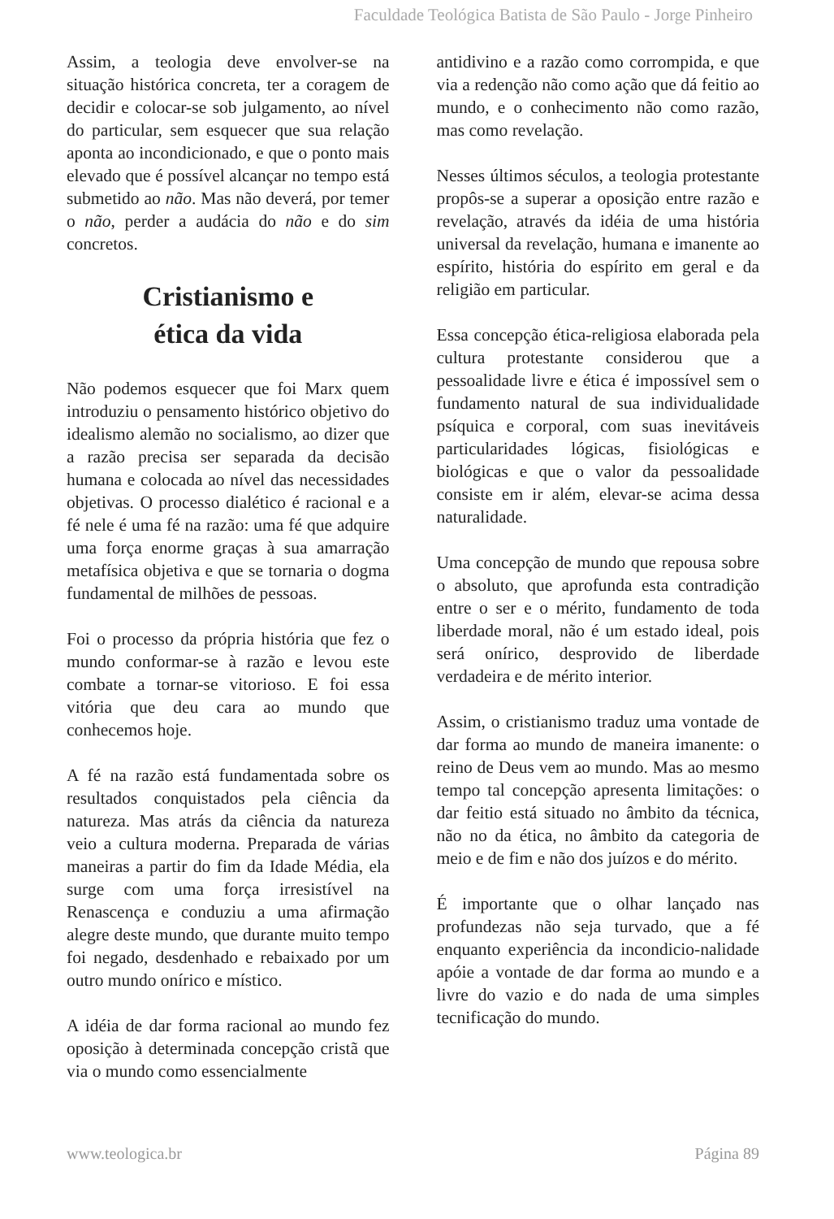Faculdade Teológica Batista de São Paulo - Jorge Pinheiro
Assim, a teologia deve envolver-se na situação histórica concreta, ter a coragem de decidir e colocar-se sob julgamento, ao nível do particular, sem esquecer que sua relação aponta ao incondicionado, e que o ponto mais elevado que é possível alcançar no tempo está submetido ao não. Mas não deverá, por temer o não, perder a audácia do não e do sim concretos.
Cristianismo e
ética da vida
Não podemos esquecer que foi Marx quem introduziu o pensamento histórico objetivo do idealismo alemão no socialismo, ao dizer que a razão precisa ser separada da decisão humana e colocada ao nível das necessidades objetivas. O processo dialético é racional e a fé nele é uma fé na razão: uma fé que adquire uma força enorme graças à sua amarração metafísica objetiva e que se tornaria o dogma fundamental de milhões de pessoas.
Foi o processo da própria história que fez o mundo conformar-se à razão e levou este combate a tornar-se vitorioso. E foi essa vitória que deu cara ao mundo que conhecemos hoje.
A fé na razão está fundamentada sobre os resultados conquistados pela ciência da natureza. Mas atrás da ciência da natureza veio a cultura moderna. Preparada de várias maneiras a partir do fim da Idade Média, ela surge com uma força irresistível na Renascença e conduziu a uma afirmação alegre deste mundo, que durante muito tempo foi negado, desdenhado e rebaixado por um outro mundo onírico e místico.
A idéia de dar forma racional ao mundo fez oposição à determinada concepção cristã que via o mundo como essencialmente
antidivino e a razão como corrompida, e que via a redenção não como ação que dá feitio ao mundo, e o conhecimento não como razão, mas como revelação.
Nesses últimos séculos, a teologia protestante propôs-se a superar a oposição entre razão e revelação, através da idéia de uma história universal da revelação, humana e imanente ao espírito, história do espírito em geral e da religião em particular.
Essa concepção ética-religiosa elaborada pela cultura protestante considerou que a pessoalidade livre e ética é impossível sem o fundamento natural de sua individualidade psíquica e corporal, com suas inevitáveis particularidades lógicas, fisiológicas e biológicas e que o valor da pessoalidade consiste em ir além, elevar-se acima dessa naturalidade.
Uma concepção de mundo que repousa sobre o absoluto, que aprofunda esta contradição entre o ser e o mérito, fundamento de toda liberdade moral, não é um estado ideal, pois será onírico, desprovido de liberdade verdadeira e de mérito interior.
Assim, o cristianismo traduz uma vontade de dar forma ao mundo de maneira imanente: o reino de Deus vem ao mundo. Mas ao mesmo tempo tal concepção apresenta limitações: o dar feitio está situado no âmbito da técnica, não no da ética, no âmbito da categoria de meio e de fim e não dos juízos e do mérito.
É importante que o olhar lançado nas profundezas não seja turvado, que a fé enquanto experiência da incondicio-nalidade apóie a vontade de dar forma ao mundo e a livre do vazio e do nada de uma simples tecnificação do mundo.
www.teologica.br Página 89